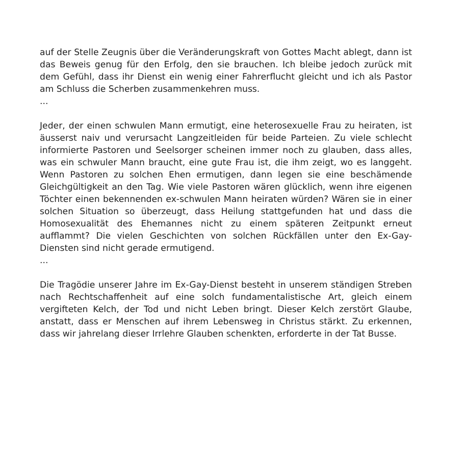auf der Stelle Zeugnis über die Veränderungskraft von Gottes Macht ablegt, dann ist das Beweis genug für den Erfolg, den sie brauchen. Ich bleibe jedoch zurück mit dem Gefühl, dass ihr Dienst ein wenig einer Fahrerflucht gleicht und ich als Pastor am Schluss die Scherben zusammenkehren muss.
...
Jeder, der einen schwulen Mann ermutigt, eine heterosexuelle Frau zu heiraten, ist äusserst naiv und verursacht Langzeitleiden für beide Parteien. Zu viele schlecht informierte Pastoren und Seelsorger scheinen immer noch zu glauben, dass alles, was ein schwuler Mann braucht, eine gute Frau ist, die ihm zeigt, wo es langgeht. Wenn Pastoren zu solchen Ehen ermutigen, dann legen sie eine beschämende Gleichgültigkeit an den Tag. Wie viele Pastoren wären glücklich, wenn ihre eigenen Töchter einen bekennenden ex-schwulen Mann heiraten würden? Wären sie in einer solchen Situation so überzeugt, dass Heilung stattgefunden hat und dass die Homosexualität des Ehemannes nicht zu einem späteren Zeitpunkt erneut aufflammt? Die vielen Geschichten von solchen Rückfällen unter den Ex-Gay-Diensten sind nicht gerade ermutigend.
...
Die Tragödie unserer Jahre im Ex-Gay-Dienst besteht in unserem ständigen Streben nach Rechtschaffenheit auf eine solch fundamentalistische Art, gleich einem vergifteten Kelch, der Tod und nicht Leben bringt. Dieser Kelch zerstört Glaube, anstatt, dass er Menschen auf ihrem Lebensweg in Christus stärkt. Zu erkennen, dass wir jahrelang dieser Irrlehre Glauben schenkten, erforderte in der Tat Busse.